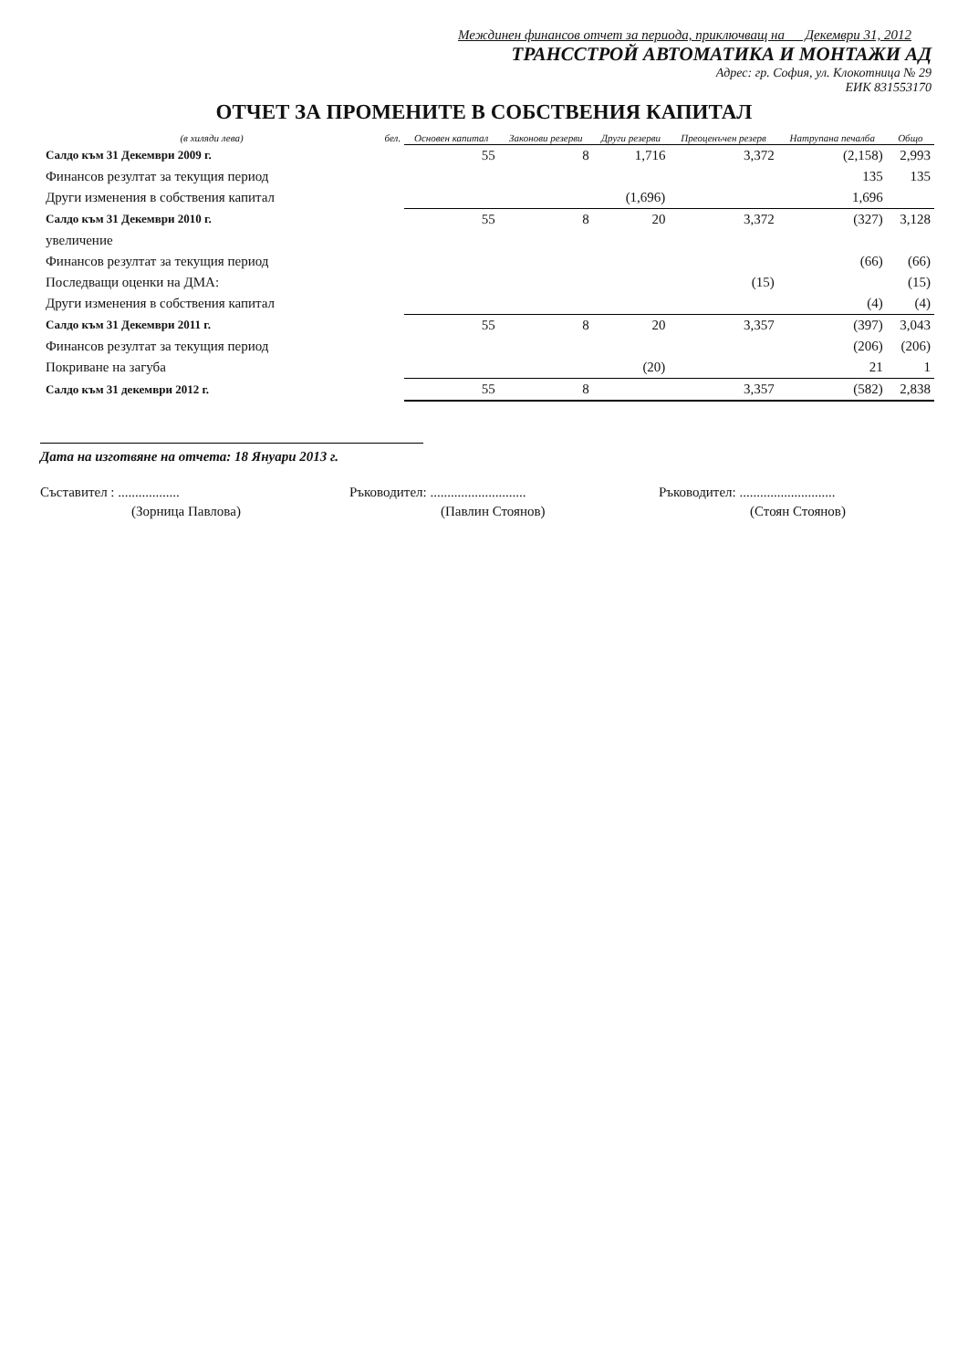Междинен финансов отчет за периода, приключващ на Декември 31, 2012
ТРАНССТРОЙ АВТОМАТИКА И МОНТАЖИ АД
Адрес: гр. София, ул. Клокотница № 29
ЕИК 831553170
ОТЧЕТ ЗА ПРОМЕНИТЕ В СОБСТВЕНИЯ КАПИТАЛ
| (в хиляди лева) | бел. | Основен капитал | Законови резерви | Други резерви | Преоценъчен резерв | Натрупана печалба | Общо |
| --- | --- | --- | --- | --- | --- | --- | --- |
| Салдо към 31 Декември 2009 г. | | 55 | 8 | 1,716 | 3,372 | (2,158) | 2,993 |
| Финансов резултат за текущия период | | | | | | 135 | 135 |
| Други изменения в собствения капитал | | | | (1,696) | | 1,696 | |
| Салдо към 31 Декември 2010 г. | | 55 | 8 | 20 | 3,372 | (327) | 3,128 |
| увеличение | | | | | | | |
| Финансов резултат за текущия период | | | | | | (66) | (66) |
| Последващи оценки на ДМА: | | | | | (15) | | (15) |
| Други изменения в собствения капитал | | | | | | (4) | (4) |
| Салдо към 31 Декември 2011 г. | | 55 | 8 | 20 | 3,357 | (397) | 3,043 |
| Финансов резултат за текущия период | | | | | | (206) | (206) |
| Покриване на загуба | | | | (20) | | 21 | 1 |
| Салдо към 31 декември 2012 г. | | 55 | 8 | | 3,357 | (582) | 2,838 |
Дата на изготвяне на отчета: 18 Януари 2013 г.
Съставител : .................. Ръководител: ............................
Ръководител: ............................
(Зорница Павлова) (Павлин Стоянов) (Стоян Стоянов)